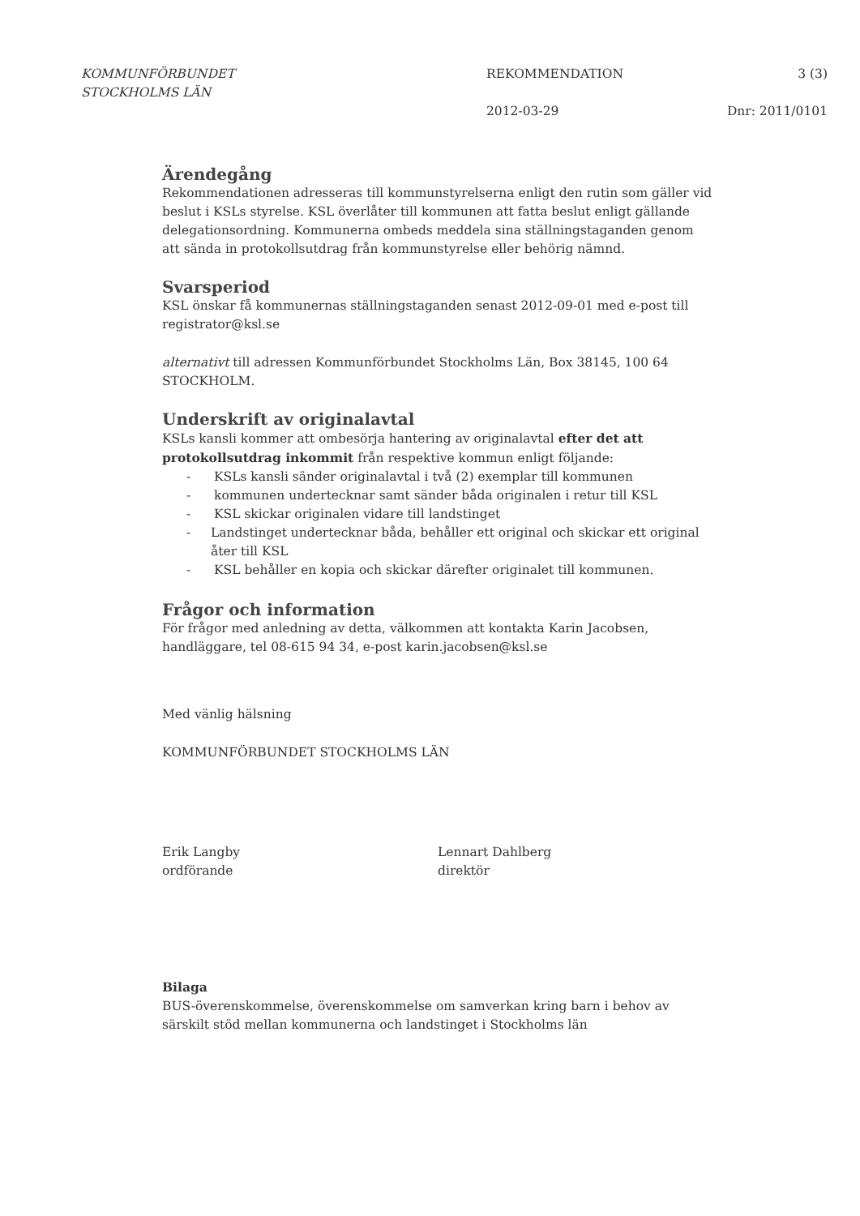KOMMUNFÖRBUNDET
STOCKHOLMS LÄN
REKOMMENDATION
2012-03-29
3 (3)
Dnr: 2011/0101
Ärendegång
Rekommendationen adresseras till kommunstyrelserna enligt den rutin som gäller vid beslut i KSLs styrelse. KSL överlåter till kommunen att fatta beslut enligt gällande delegationsordning. Kommunerna ombeds meddela sina ställningstaganden genom att sända in protokollsutdrag från kommunstyrelse eller behörig nämnd.
Svarsperiod
KSL önskar få kommunernas ställningstaganden senast 2012-09-01 med e-post till registrator@ksl.se
alternativt till adressen Kommunförbundet Stockholms Län, Box 38145, 100 64 STOCKHOLM.
Underskrift av originalavtal
KSLs kansli kommer att ombesörja hantering av originalavtal efter det att protokollsutdrag inkommit från respektive kommun enligt följande:
- KSLs kansli sänder originalavtal i två (2) exemplar till kommunen
- kommunen undertecknar samt sänder båda originalen i retur till KSL
- KSL skickar originalen vidare till landstinget
- Landstinget undertecknar båda, behåller ett original och skickar ett original åter till KSL
- KSL behåller en kopia och skickar därefter originalet till kommunen.
Frågor och information
För frågor med anledning av detta, välkommen att kontakta Karin Jacobsen, handläggare, tel 08-615 94 34, e-post karin.jacobsen@ksl.se
Med vänlig hälsning
KOMMUNFÖRBUNDET STOCKHOLMS LÄN
Erik Langby
ordförande
Lennart Dahlberg
direktör
Bilaga
BUS-överenskommelse, överenskommelse om samverkan kring barn i behov av särskilt stöd mellan kommunerna och landstinget i Stockholms län